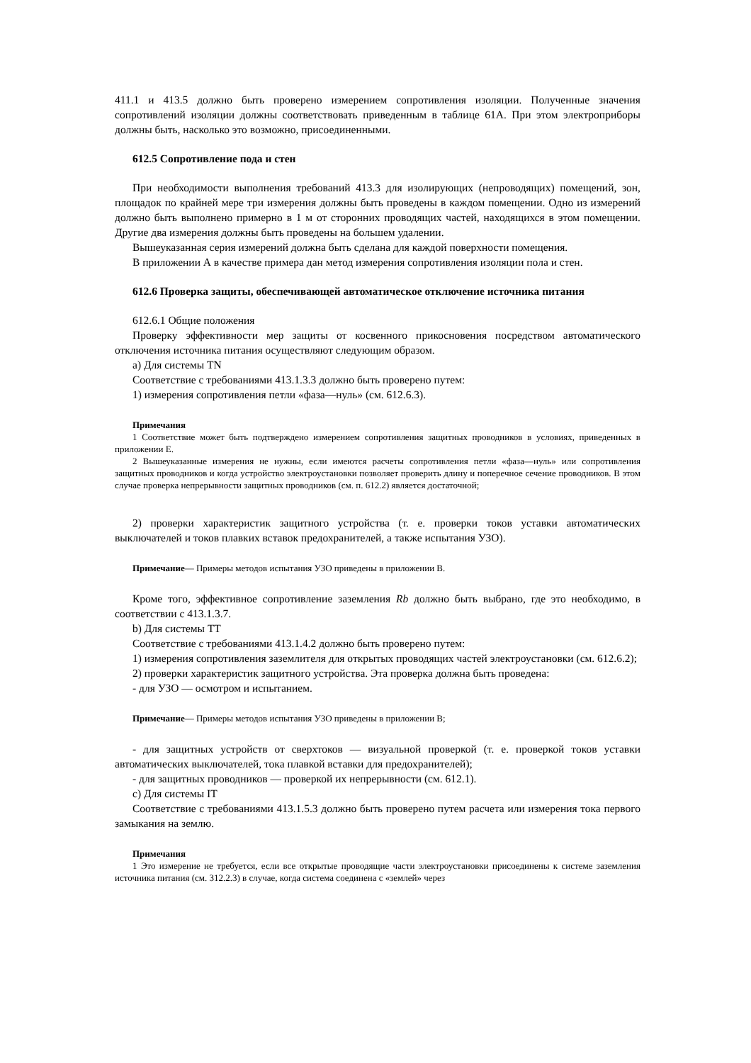411.1 и 413.5 должно быть проверено измерением сопротивления изоляции. Полученные значения сопротивлений изоляции должны соответствовать приведенным в таблице 61А. При этом электроприборы должны быть, насколько это возможно, присоединенными.
612.5 Сопротивление пода и стен
При необходимости выполнения требований 413.3 для изолирующих (непроводящих) помещений, зон, площадок по крайней мере три измерения должны быть проведены в каждом помещении. Одно из измерений должно быть выполнено примерно в 1 м от сторонних проводящих частей, находящихся в этом помещении. Другие два измерения должны быть проведены на большем удалении.
Вышеуказанная серия измерений должна быть сделана для каждой поверхности помещения.
В приложении А в качестве примера дан метод измерения сопротивления изоляции пола и стен.
612.6 Проверка защиты, обеспечивающей автоматическое отключение источника питания
612.6.1 Общие положения
Проверку эффективности мер защиты от косвенного прикосновения посредством автоматического отключения источника питания осуществляют следующим образом.
а) Для системы TN
Соответствие с требованиями 413.1.3.3 должно быть проверено путем:
1) измерения сопротивления петли «фаза—нуль» (см. 612.6.3).
Примечания
1 Соответствие может быть подтверждено измерением сопротивления защитных проводников в условиях, приведенных в приложении Е.
2 Вышеуказанные измерения не нужны, если имеются расчеты сопротивления петли «фаза—нуль» или сопротивления защитных проводников и когда устройство электроустановки позволяет проверить длину и поперечное сечение проводников. В этом случае проверка непрерывности защитных проводников (см. п. 612.2) является достаточной;
2) проверки характеристик защитного устройства (т. е. проверки токов уставки автоматических выключателей и токов плавких вставок предохранителей, а также испытания УЗО).
Примечание— Примеры методов испытания УЗО приведены в приложении В.
Кроме того, эффективное сопротивление заземления Rb должно быть выбрано, где это необходимо, в соответствии с 413.1.3.7.
b) Для системы TT
Соответствие с требованиями 413.1.4.2 должно быть проверено путем:
1) измерения сопротивления заземлителя для открытых проводящих частей электроустановки (см. 612.6.2);
2) проверки характеристик защитного устройства. Эта проверка должна быть проведена:
- для УЗО — осмотром и испытанием.
Примечание— Примеры методов испытания УЗО приведены в приложении В;
- для защитных устройств от сверхтоков — визуальной проверкой (т. е. проверкой токов уставки автоматических выключателей, тока плавкой вставки для предохранителей);
- для защитных проводников — проверкой их непрерывности (см. 612.1).
c) Для системы IT
Соответствие с требованиями 413.1.5.3 должно быть проверено путем расчета или измерения тока первого замыкания на землю.
Примечания
1 Это измерение не требуется, если все открытые проводящие части электроустановки присоединены к системе заземления источника питания (см. 312.2.3) в случае, когда система соединена с «землей» через